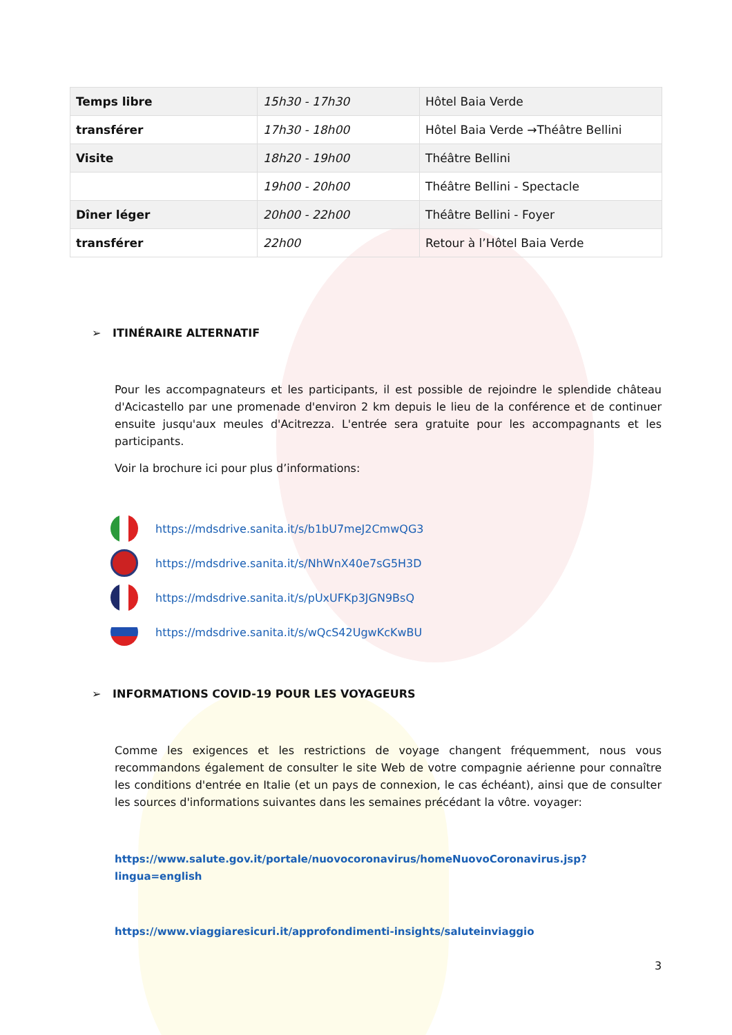| Temps libre | 15h30 - 17h30 | Hôtel Baia Verde |
| transférer | 17h30 - 18h00 | Hôtel Baia Verde →Théâtre Bellini |
| Visite | 18h20 - 19h00 | Théâtre Bellini |
| | 19h00 - 20h00 | Théâtre Bellini - Spectacle |
| Dîner léger | 20h00 - 22h00 | Théâtre Bellini - Foyer |
| transférer | 22h00 | Retour à l’Hôtel Baia Verde |
➢ ITINÉRAIRE ALTERNATIF
Pour les accompagnateurs et les participants, il est possible de rejoindre le splendide château d'Acicastello par une promenade d'environ 2 km depuis le lieu de la conférence et de continuer ensuite jusqu'aux meules d'Acitrezza. L'entrée sera gratuite pour les accompagnants et les participants.
Voir la brochure ici pour plus d’informations:
https://mdsdrive.sanita.it/s/b1bU7meJ2CmwQG3
https://mdsdrive.sanita.it/s/NhWnX40e7sG5H3D
https://mdsdrive.sanita.it/s/pUxUFKp3JGN9BsQ
https://mdsdrive.sanita.it/s/wQcS42UgwKcKwBU
➢ INFORMATIONS COVID-19 POUR LES VOYAGEURS
Comme les exigences et les restrictions de voyage changent fréquemment, nous vous recommandons également de consulter le site Web de votre compagnie aérienne pour connaître les conditions d'entrée en Italie (et un pays de connexion, le cas échéant), ainsi que de consulter les sources d'informations suivantes dans les semaines précédant la vôtre. voyager:
https://www.salute.gov.it/portale/nuovocoronavirus/homeNuovoCoronavirus.jsp?lingua=english
https://www.viaggiaresicuri.it/approfondimenti-insights/saluteinviaggio
3